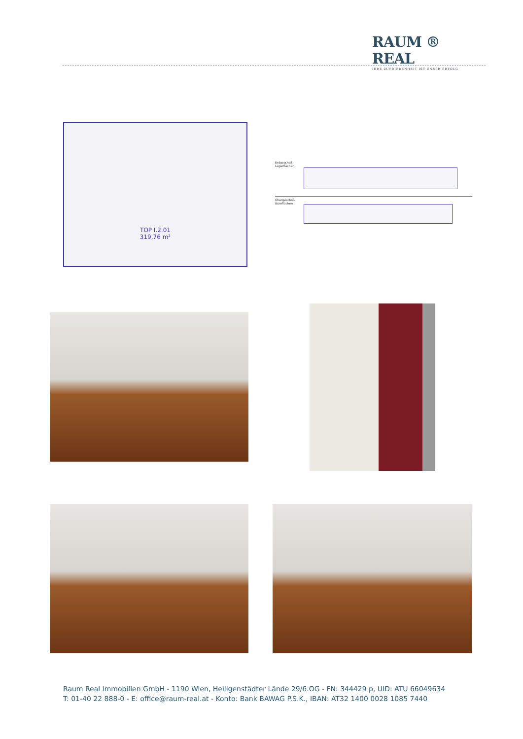RAUM ® REAL
IHRE ZUFRIEDENHEIT IST UNSER ERFOLG
TOP I.2.01
319,76 m²
Erdgeschoß
Lagerflächen
Obergeschoß
Büroflächen
Raum Real Immobilien GmbH - 1190 Wien, Heiligenstädter Lände 29/6.OG - FN: 344429 p, UID: ATU 66049634
T: 01-40 22 888-0 - E: office@raum-real.at - Konto: Bank BAWAG P.S.K., IBAN: AT32 1400 0028 1085 7440